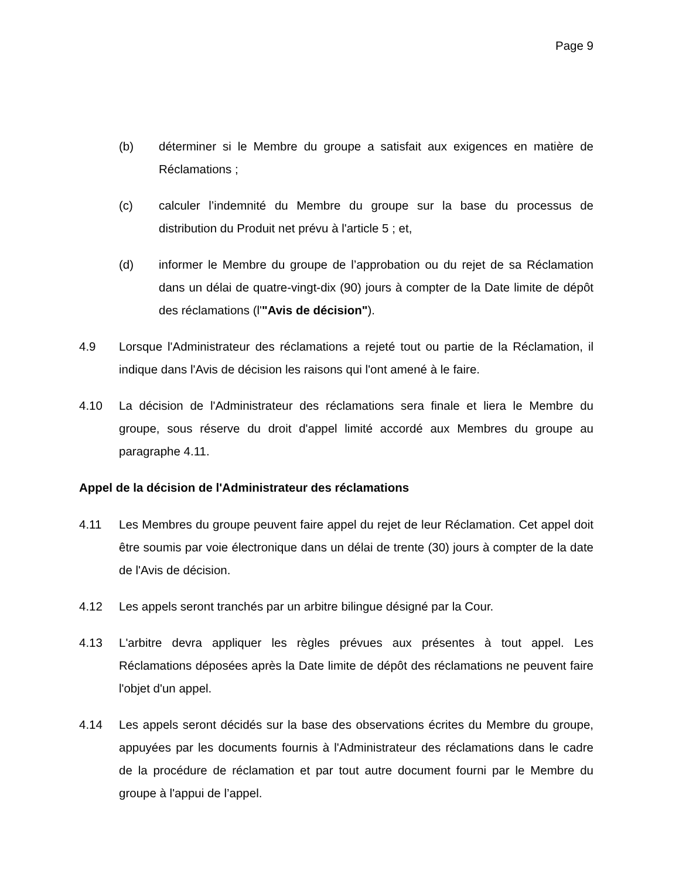Page 9
(b) déterminer si le Membre du groupe a satisfait aux exigences en matière de Réclamations ;
(c) calculer l’indemnité du Membre du groupe sur la base du processus de distribution du Produit net prévu à l'article 5 ; et,
(d) informer le Membre du groupe de l’approbation ou du rejet de sa Réclamation dans un délai de quatre-vingt-dix (90) jours à compter de la Date limite de dépôt des réclamations (l'"Avis de décision").
4.9 Lorsque l'Administrateur des réclamations a rejeté tout ou partie de la Réclamation, il indique dans l'Avis de décision les raisons qui l'ont amené à le faire.
4.10 La décision de l'Administrateur des réclamations sera finale et liera le Membre du groupe, sous réserve du droit d'appel limité accordé aux Membres du groupe au paragraphe 4.11.
Appel de la décision de l'Administrateur des réclamations
4.11 Les Membres du groupe peuvent faire appel du rejet de leur Réclamation. Cet appel doit être soumis par voie électronique dans un délai de trente (30) jours à compter de la date de l'Avis de décision.
4.12 Les appels seront tranchés par un arbitre bilingue désigné par la Cour.
4.13 L'arbitre devra appliquer les règles prévues aux présentes à tout appel. Les Réclamations déposées après la Date limite de dépôt des réclamations ne peuvent faire l'objet d'un appel.
4.14 Les appels seront décidés sur la base des observations écrites du Membre du groupe, appuyées par les documents fournis à l'Administrateur des réclamations dans le cadre de la procédure de réclamation et par tout autre document fourni par le Membre du groupe à l'appui de l’appel.